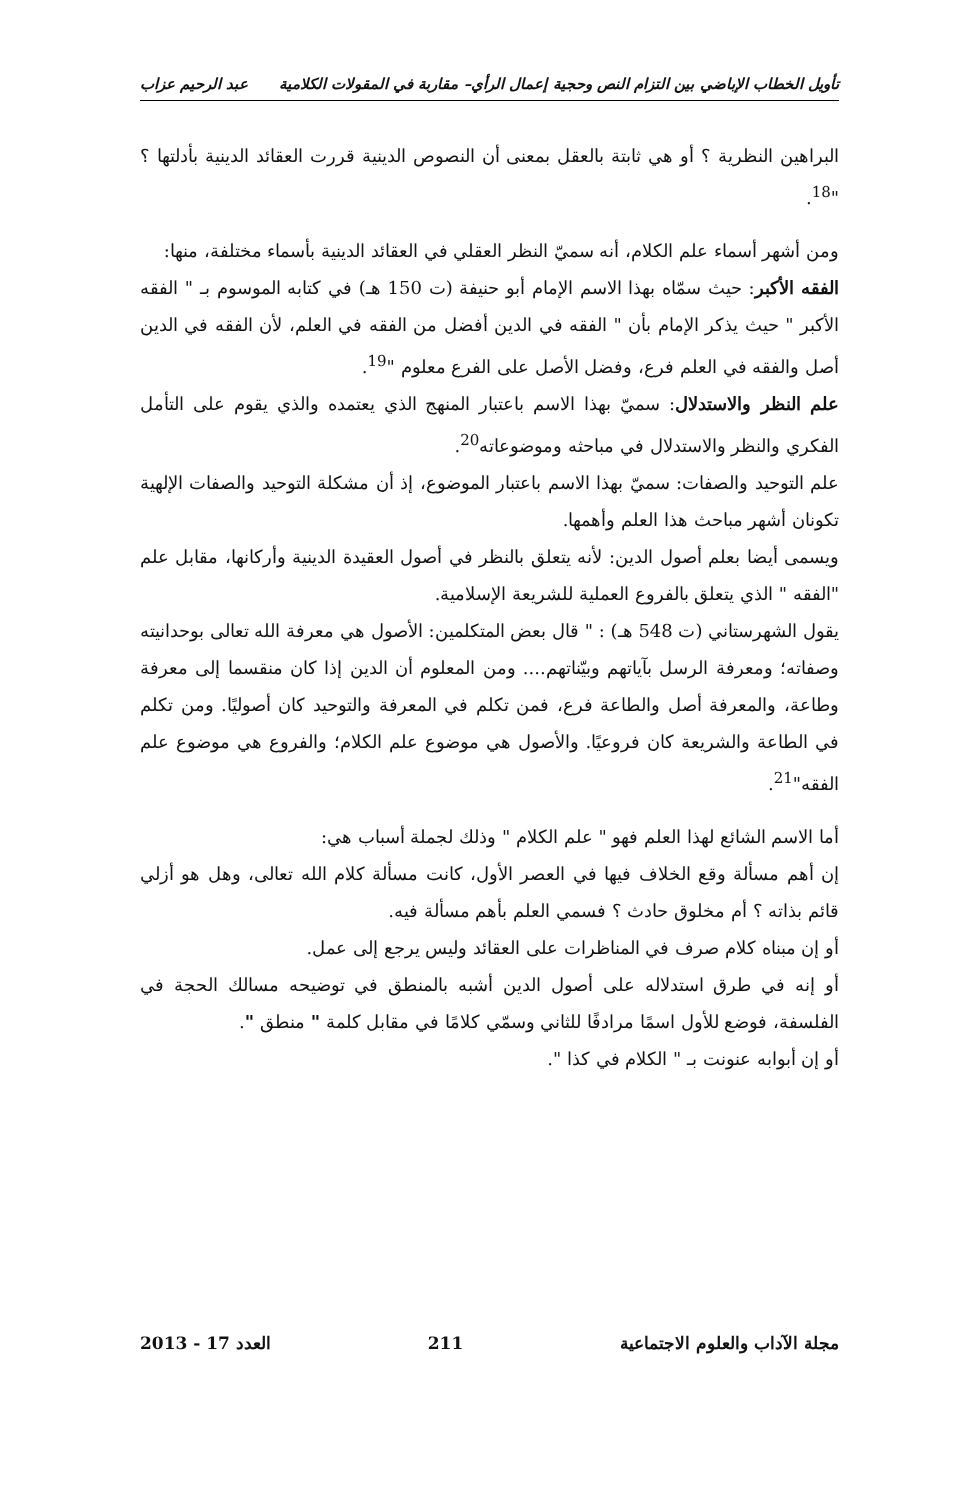تأويل الخطاب الإباضي بين التزام النص وحجية إعمال الرأي– مقاربة في المقولات الكلامية عبد الرحيم عزاب
البراهين النظرية ؟ أو هي ثابتة بالعقل بمعنى أن النصوص الدينية قررت العقائد الدينية بأدلتها ؟ "<sup>18</sup>.
ومن أشهر أسماء علم الكلام، أنه سميّ النظر العقلي في العقائد الدينية بأسماء مختلفة، منها:
الفقه الأكبر: حيث سمّاه بهذا الاسم الإمام أبو حنيفة (ت 150 هـ) في كتابه الموسوم بـ " الفقه الأكبر " حيث يذكر الإمام بأن " الفقه في الدين أفضل من الفقه في العلم، لأن الفقه في الدين أصل والفقه في العلم فرع، وفضل الأصل على الفرع معلوم "<sup>19</sup>.
علم النظر والاستدلال: سميّ بهذا الاسم باعتبار المنهج الذي يعتمده والذي يقوم على التأمل الفكري والنظر والاستدلال في مباحثه وموضوعاته<sup>20</sup>.
علم التوحيد والصفات: سميّ بهذا الاسم باعتبار الموضوع، إذ أن مشكلة التوحيد والصفات الإلهية تكونان أشهر مباحث هذا العلم وأهمها.
ويسمى أيضا بعلم أصول الدين: لأنه يتعلق بالنظر في أصول العقيدة الدينية وأركانها، مقابل علم "الفقه " الذي يتعلق بالفروع العملية للشريعة الإسلامية.
يقول الشهرستاني (ت 548 هـ) : " قال بعض المتكلمين: الأصول هي معرفة الله تعالى بوحدانيته وصفاته؛ ومعرفة الرسل بآياتهم وبيّناتهم.... ومن المعلوم أن الدين إذا كان منقسما إلى معرفة وطاعة، والمعرفة أصل والطاعة فرع، فمن تكلم في المعرفة والتوحيد كان أصوليًا. ومن تكلم في الطاعة والشريعة كان فروعيًا. والأصول هي موضوع علم الكلام؛ والفروع هي موضوع علم الفقه"<sup>21</sup>.
أما الاسم الشائع لهذا العلم فهو " علم الكلام " وذلك لجملة أسباب هي:
إن أهم مسألة وقع الخلاف فيها في العصر الأول، كانت مسألة كلام الله تعالى، وهل هو أزلي قائم بذاته ؟ أم مخلوق حادث ؟ فسمي العلم بأهم مسألة فيه.
أو إن مبناه كلام صرف في المناظرات على العقائد وليس يرجع إلى عمل.
أو إنه في طرق استدلاله على أصول الدين أشبه بالمنطق في توضيحه مسالك الحجة في الفلسفة، فوضع للأول اسمًا مرادفًا للثاني وسمّي كلامًا في مقابل كلمة " منطق ".
أو إن أبوابه عنونت بـ " الكلام في كذا ".
مجلة الآداب والعلوم الاجتماعية 211 العدد 17 - 2013